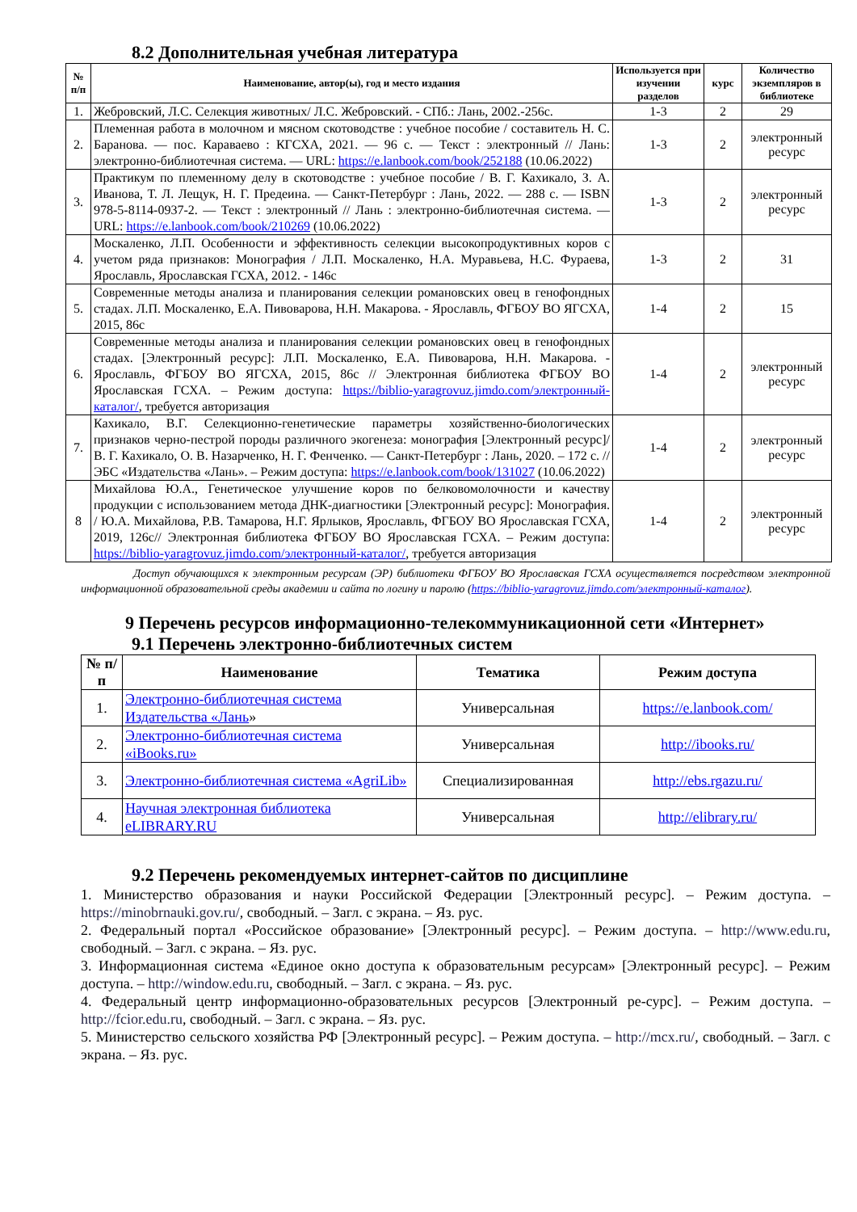8.2 Дополнительная учебная литература
| № п/п | Наименование, автор(ы), год и место издания | Используется при изучении разделов | курс | Количество экземпляров в библиотеке |
| --- | --- | --- | --- | --- |
| 1. | Жебровский, Л.С. Селекция животных/ Л.С. Жебровский. - СПб.: Лань, 2002.-256с. | 1-3 | 2 | 29 |
| 2. | Племенная работа в молочном и мясном скотоводстве : учебное пособие / составитель Н. С. Баранова. — пос. Караваево : КГСХА, 2021. — 96 с. — Текст : электронный // Лань: электронно-библиотечная система. — URL: https://e.lanbook.com/book/252188 (10.06.2022) | 1-3 | 2 | электронный ресурс |
| 3. | Практикум по племенному делу в скотоводстве : учебное пособие / В. Г. Кахикало, З. А. Иванова, Т. Л. Лещук, Н. Г. Предеина. — Санкт-Петербург : Лань, 2022. — 288 с. — ISBN 978-5-8114-0937-2. — Текст : электронный // Лань : электронно-библиотечная система. — URL: https://e.lanbook.com/book/210269 (10.06.2022) | 1-3 | 2 | электронный ресурс |
| 4. | Москаленко, Л.П. Особенности и эффективность селекции высокопродуктивных коров с учетом ряда признаков: Монография / Л.П. Москаленко, Н.А. Муравьева, Н.С. Фураева, Ярославль, Ярославская ГСХА, 2012. - 146с | 1-3 | 2 | 31 |
| 5. | Современные методы анализа и планирования селекции романовских овец в генофондных стадах. Л.П. Москаленко, Е.А. Пивоварова, Н.Н. Макарова. - Ярославль, ФГБОУ ВО ЯГСХА, 2015, 86с | 1-4 | 2 | 15 |
| 6. | Современные методы анализа и планирования селекции романовских овец в генофондных стадах. [Электронный ресурс]: Л.П. Москаленко, Е.А. Пивоварова, Н.Н. Макарова. - Ярославль, ФГБОУ ВО ЯГСХА, 2015, 86с // Электронная библиотека ФГБОУ ВО Ярославская ГСХА. – Режим доступа: https://biblio-yaragrovuz.jimdo.com/электронный-каталог/ , требуется авторизация | 1-4 | 2 | электронный ресурс |
| 7. | Кахикало, В.Г. Селекционно-генетические параметры хозяйственно-биологических признаков черно-пестрой породы различного экогенеза: монография [Электронный ресурс]/ В. Г. Кахикало, О. В. Назарченко, Н. Г. Фенченко. — Санкт-Петербург : Лань, 2020. – 172 с. // ЭБС «Издательства «Лань». – Режим доступа: https://e.lanbook.com/book/131027 (10.06.2022) | 1-4 | 2 | электронный ресурс |
| 8 | Михайлова Ю.А., Генетическое улучшение коров по белковомолочности и качеству продукции с использованием метода ДНК-диагностики [Электронный ресурс]: Монография. / Ю.А. Михайлова, Р.В. Тамарова, Н.Г. Ярлыков, Ярославль, ФГБОУ ВО Ярославская ГСХА, 2019, 126с// Электронная библиотека ФГБОУ ВО Ярославская ГСХА. – Режим доступа: https://biblio-yaragrovuz.jimdo.com/электронный-каталог/ , требуется авторизация | 1-4 | 2 | электронный ресурс |
Доступ обучающихся к электронным ресурсам (ЭР) библиотеки ФГБОУ ВО Ярославская ГСХА осуществляется посредством электронной информационной образовательной среды академии и сайта по логину и паролю (https://biblio-yaragrovuz.jimdo.com/электронный-каталог).
9 Перечень ресурсов информационно-телекоммуникационной сети «Интернет»
9.1 Перечень электронно-библиотечных систем
| № п/п | Наименование | Тематика | Режим доступа |
| --- | --- | --- | --- |
| 1. | Электронно-библиотечная система Издательства «Лань » | Универсальная | https://e.lanbook.com/ |
| 2. | Электронно-библиотечная система «iBooks.ru» | Универсальная | http://ibooks.ru/ |
| 3. | Электронно-библиотечная система «AgriLib» | Специализированная | http://ebs.rgazu.ru/ |
| 4. | Научная электронная библиотека eLIBRARY.RU | Универсальная | http://elibrary.ru/ |
9.2 Перечень рекомендуемых интернет-сайтов по дисциплине
1. Министерство образования и науки Российской Федерации [Электронный ресурс]. – Режим доступа. – https://minobrnauki.gov.ru/, свободный. – Загл. с экрана. – Яз. рус.
2. Федеральный портал «Российское образование» [Электронный ресурс]. – Режим доступа. – http://www.edu.ru, свободный. – Загл. с экрана. – Яз. рус.
3. Информационная система «Единое окно доступа к образовательным ресурсам» [Электронный ресурс]. – Режим доступа. – http://window.edu.ru, свободный. – Загл. с экрана. – Яз. рус.
4. Федеральный центр информационно-образовательных ресурсов [Электронный ре-сурс]. – Режим доступа. – http://fcior.edu.ru, свободный. – Загл. с экрана. – Яз. рус.
5. Министерство сельского хозяйства РФ [Электронный ресурс]. – Режим доступа. – http://mcx.ru/, свободный. – Загл. с экрана. – Яз. рус.